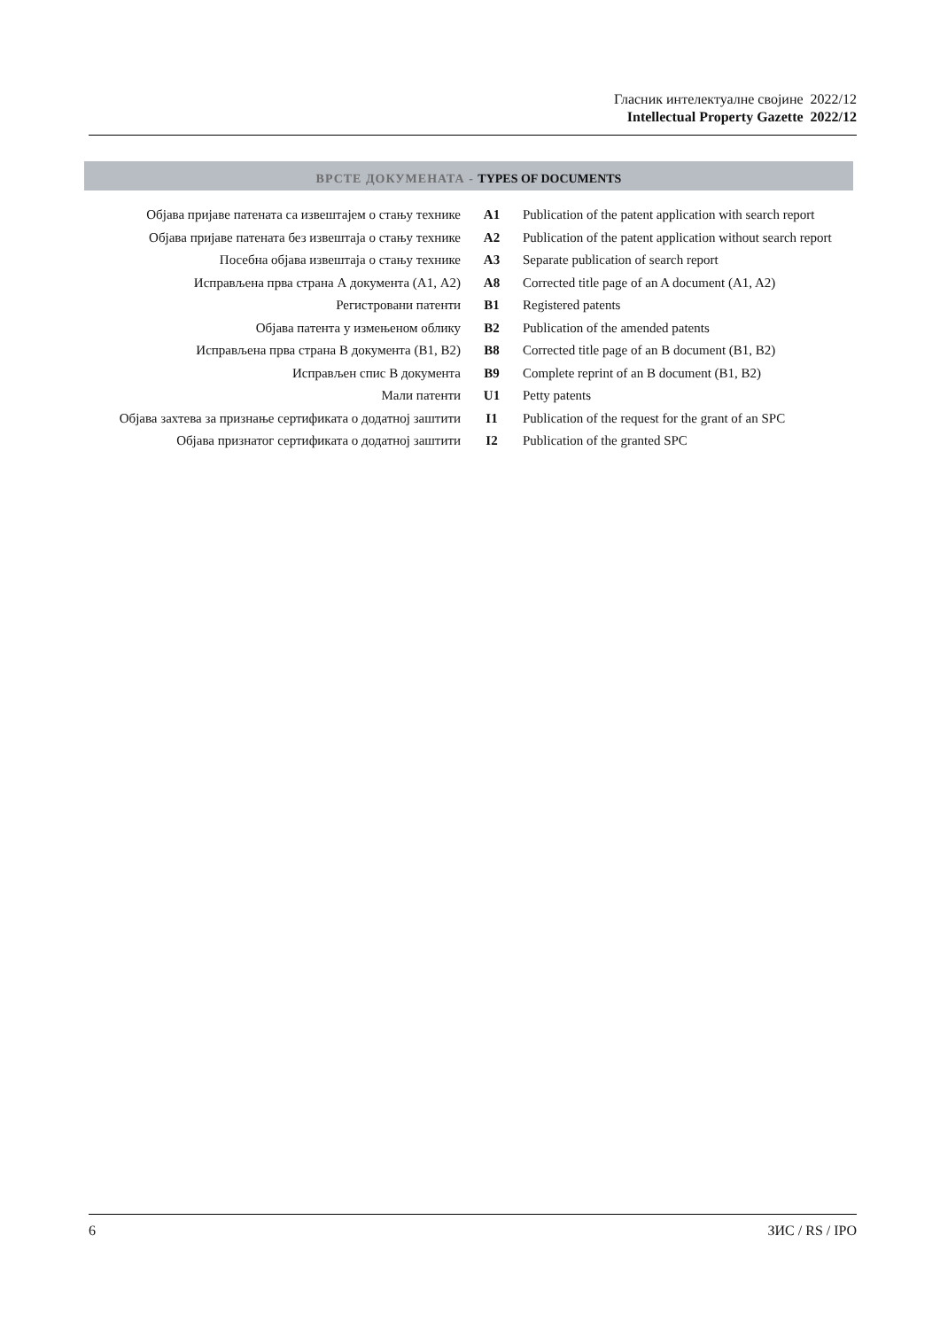Гласник интелектуалне својине 2022/12
Intellectual Property Gazette 2022/12
ВРСТЕ ДОКУМЕНАТА - TYPES OF DOCUMENTS
| Објава пријаве патената са извештајем о стању технике | A1 | Publication of the patent application with search report |
| Објава пријаве патената без извештаја о стању технике | A2 | Publication of the patent application without search report |
| Посебна објава извештаја о стању технике | A3 | Separate publication of search report |
| Исправљена прва страна А документа (А1, А2) | A8 | Corrected title page of an A document (A1, A2) |
| Регистровани патенти | B1 | Registered patents |
| Објава патента у измењеном облику | B2 | Publication of the amended patents |
| Исправљена прва страна В документа (В1, В2) | B8 | Corrected title page of an B document (B1, B2) |
| Исправљен спис В документа | B9 | Complete reprint of an B document (B1, B2) |
| Мали патенти | U1 | Petty patents |
| Објава захтева за признање сертификата о додатној заштити | I1 | Publication of the request for the grant of an SPC |
| Објава признатог сертификата о додатној заштити | I2 | Publication of the granted SPC |
6 ЗИС / RS / IPO